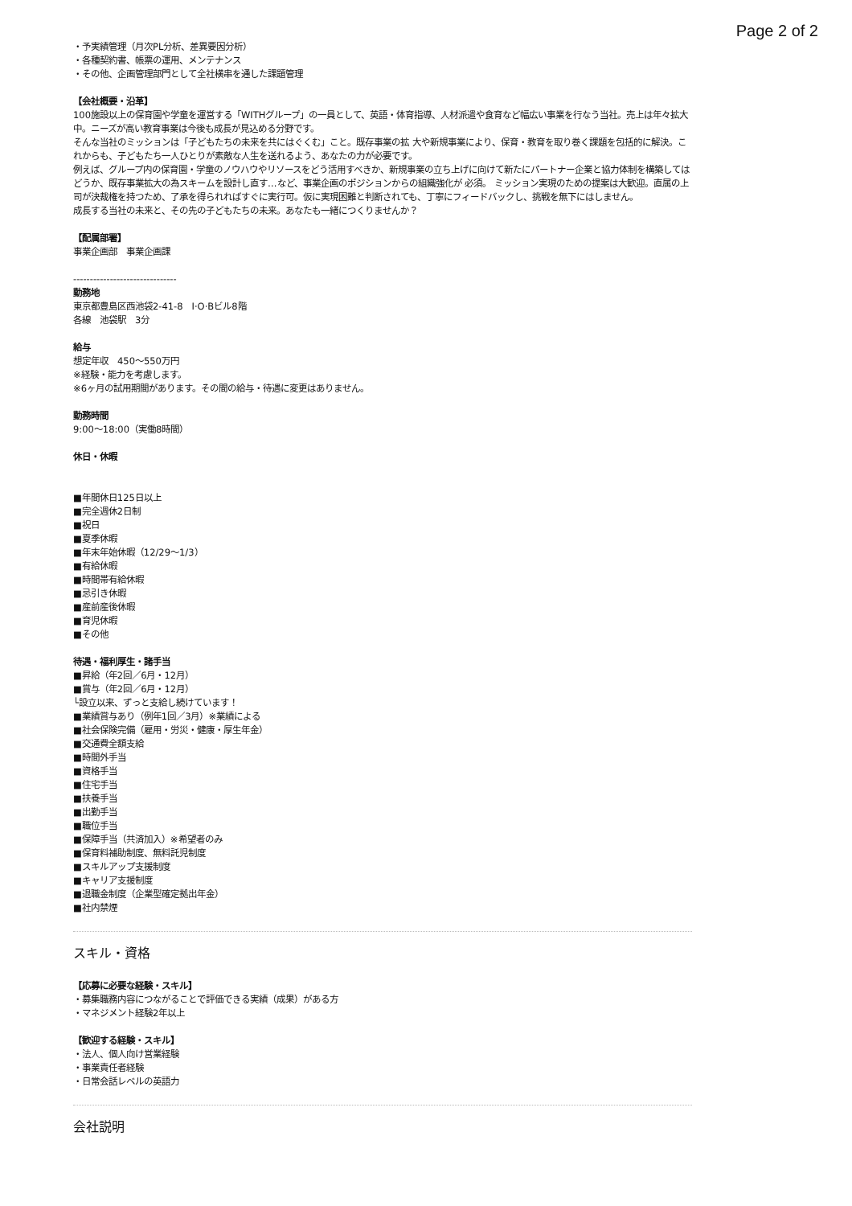Page 2 of 2
・予実績管理（月次PL分析、差異要因分析）
・各種契約書、帳票の運用、メンテナンス
・その他、企画管理部門として全社横串を通した課題管理
【会社概要・沿革】
100施設以上の保育園や学童を運営する「WITHグループ」の一員として、英語・体育指導、人材派遣や食育など幅広い事業を行なう当社。売上は年々拡大中。ニーズが高い教育事業は今後も成長が見込める分野です。
そんな当社のミッションは「子どもたちの未来を共にはぐくむ」こと。既存事業の拡 大や新規事業により、保育・教育を取り巻く課題を包括的に解決。これからも、子どもたち一人ひとりが素敵な人生を送れるよう、あなたの力が必要です。
例えば、グループ内の保育園・学童のノウハウやリソースをどう活用すべきか、新規事業の立ち上げに向けて新たにパートナー企業と協力体制を構築してはどうか、既存事業拡大の為スキームを設計し直す…など、事業企画のポジションからの組織強化が 必須。 ミッション実現のための提案は大歓迎。直属の上司が決裁権を持つため、了承を得られればすぐに実行可。仮に実現困難と判断されても、丁寧にフィードバックし、挑戦を無下にはしません。
成長する当社の未来と、その先の子どもたちの未来。あなたも一緒につくりませんか？
【配属部署】
事業企画部　事業企画課
-------------------------------
勤務地
東京都豊島区西池袋2-41-8　I·O·Bビル8階
各線　池袋駅　3分
給与
想定年収　450〜550万円
※経験・能力を考慮します。
※6ヶ月の試用期間があります。その間の給与・待遇に変更はありません。
勤務時間
9:00〜18:00（実働8時間）
休日・休暇
■年間休日125日以上
■完全週休2日制
■祝日
■夏季休暇
■年末年始休暇（12/29〜1/3）
■有給休暇
■時間帯有給休暇
■忌引き休暇
■産前産後休暇
■育児休暇
■その他
待遇・福利厚生・諸手当
■昇給（年2回／6月・12月）
■賞与（年2回／6月・12月）
└設立以来、ずっと支給し続けています！
■業績賞与あり（例年1回／3月）※業績による
■社会保険完備（雇用・労災・健康・厚生年金）
■交通費全額支給
■時間外手当
■資格手当
■住宅手当
■扶養手当
■出勤手当
■職位手当
■保障手当（共済加入）※希望者のみ
■保育料補助制度、無料託児制度
■スキルアップ支援制度
■キャリア支援制度
■退職金制度（企業型確定拠出年金）
■社内禁煙
スキル・資格
【応募に必要な経験・スキル】
・募集職務内容につながることで評価できる実績（成果）がある方
・マネジメント経験2年以上
【歓迎する経験・スキル】
・法人、個人向け営業経験
・事業責任者経験
・日常会話レベルの英語力
会社説明